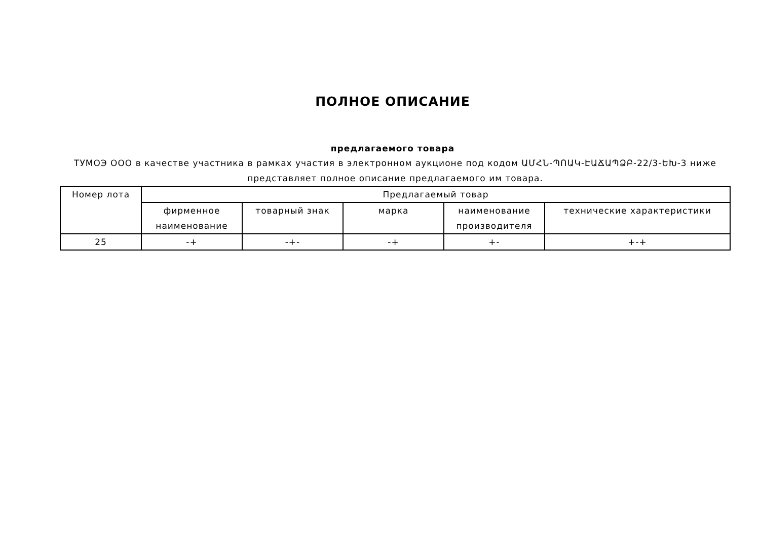ПОЛНОЕ ОПИСАНИЕ
предлагаемого товара
ТУМОЭ ООО в качестве участника в рамках участия в электронном аукционе под кодом ԱՄՀՆ-ՊՈԱԿ-ԷԱՃԱՊՁԲ-22/3-ԵԽ-3 ниже представляет полное описание предлагаемого им товара.
| Номер лота | Предлагаемый товар | | | | |
| --- | --- | --- | --- | --- | --- |
| | фирменное наименование | товарный знак | марка | наименование производителя | технические характеристики |
| 25 | -+ | -+- | -+ | +- | +-+ |